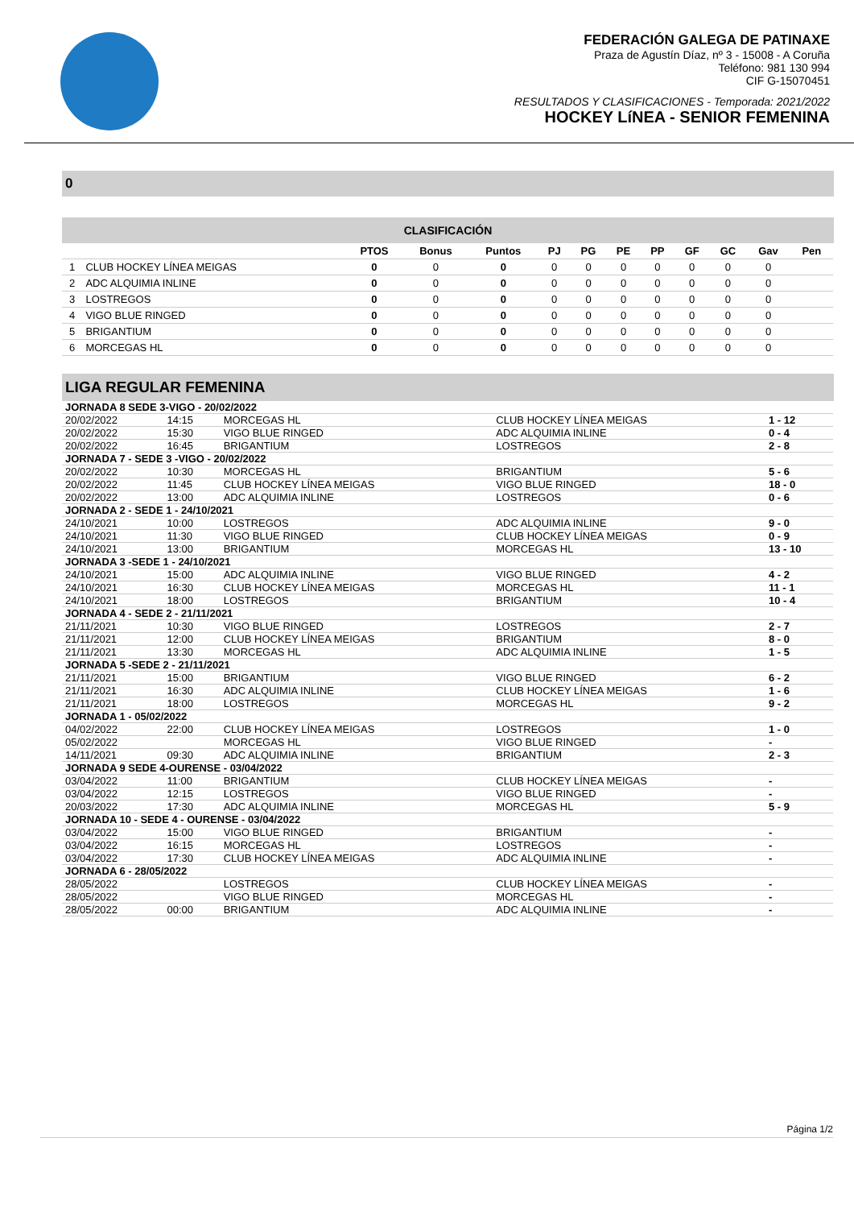FEDERACIÓN GALEGA DE PATINAXE
Praza de Agustín Díaz, nº 3 - 15008 - A Coruña
Teléfono: 981 130 994
CIF G-15070451
RESULTADOS Y CLASIFICACIONES - Temporada: 2021/2022
HOCKEY LíNEA - SENIOR FEMENINA
0
CLASIFICACIÓN
| | | PTOS | Bonus | Puntos | PJ | PG | PE | PP | GF | GC | Gav | Pen |
| --- | --- | --- | --- | --- | --- | --- | --- | --- | --- | --- | --- | --- |
| 1 | CLUB HOCKEY LÍNEA MEIGAS | 0 | 0 | 0 | 0 | 0 | 0 | 0 | 0 | 0 | 0 | |
| 2 | ADC ALQUIMIA INLINE | 0 | 0 | 0 | 0 | 0 | 0 | 0 | 0 | 0 | 0 | |
| 3 | LOSTREGOS | 0 | 0 | 0 | 0 | 0 | 0 | 0 | 0 | 0 | 0 | |
| 4 | VIGO BLUE RINGED | 0 | 0 | 0 | 0 | 0 | 0 | 0 | 0 | 0 | 0 | |
| 5 | BRIGANTIUM | 0 | 0 | 0 | 0 | 0 | 0 | 0 | 0 | 0 | 0 | |
| 6 | MORCEGAS HL | 0 | 0 | 0 | 0 | 0 | 0 | 0 | 0 | 0 | 0 | |
LIGA REGULAR FEMENINA
| JORNADA 8 SEDE 3-VIGO - 20/02/2022 | | | | |
| 20/02/2022 | 14:15 | MORCEGAS HL | CLUB HOCKEY LÍNEA MEIGAS | 1 - 12 |
| 20/02/2022 | 15:30 | VIGO BLUE RINGED | ADC ALQUIMIA INLINE | 0 - 4 |
| 20/02/2022 | 16:45 | BRIGANTIUM | LOSTREGOS | 2 - 8 |
| JORNADA 7 - SEDE 3 -VIGO - 20/02/2022 | | | | |
| 20/02/2022 | 10:30 | MORCEGAS HL | BRIGANTIUM | 5 - 6 |
| 20/02/2022 | 11:45 | CLUB HOCKEY LÍNEA MEIGAS | VIGO BLUE RINGED | 18 - 0 |
| 20/02/2022 | 13:00 | ADC ALQUIMIA INLINE | LOSTREGOS | 0 - 6 |
| JORNADA 2 - SEDE 1 - 24/10/2021 | | | | |
| 24/10/2021 | 10:00 | LOSTREGOS | ADC ALQUIMIA INLINE | 9 - 0 |
| 24/10/2021 | 11:30 | VIGO BLUE RINGED | CLUB HOCKEY LÍNEA MEIGAS | 0 - 9 |
| 24/10/2021 | 13:00 | BRIGANTIUM | MORCEGAS HL | 13 - 10 |
| JORNADA 3 -SEDE 1 - 24/10/2021 | | | | |
| 24/10/2021 | 15:00 | ADC ALQUIMIA INLINE | VIGO BLUE RINGED | 4 - 2 |
| 24/10/2021 | 16:30 | CLUB HOCKEY LÍNEA MEIGAS | MORCEGAS HL | 11 - 1 |
| 24/10/2021 | 18:00 | LOSTREGOS | BRIGANTIUM | 10 - 4 |
| JORNADA 4 - SEDE 2 - 21/11/2021 | | | | |
| 21/11/2021 | 10:30 | VIGO BLUE RINGED | LOSTREGOS | 2 - 7 |
| 21/11/2021 | 12:00 | CLUB HOCKEY LÍNEA MEIGAS | BRIGANTIUM | 8 - 0 |
| 21/11/2021 | 13:30 | MORCEGAS HL | ADC ALQUIMIA INLINE | 1 - 5 |
| JORNADA 5 -SEDE 2 - 21/11/2021 | | | | |
| 21/11/2021 | 15:00 | BRIGANTIUM | VIGO BLUE RINGED | 6 - 2 |
| 21/11/2021 | 16:30 | ADC ALQUIMIA INLINE | CLUB HOCKEY LÍNEA MEIGAS | 1 - 6 |
| 21/11/2021 | 18:00 | LOSTREGOS | MORCEGAS HL | 9 - 2 |
| JORNADA 1 - 05/02/2022 | | | | |
| 04/02/2022 | 22:00 | CLUB HOCKEY LÍNEA MEIGAS | LOSTREGOS | 1 - 0 |
| 05/02/2022 | | MORCEGAS HL | VIGO BLUE RINGED | - |
| 14/11/2021 | 09:30 | ADC ALQUIMIA INLINE | BRIGANTIUM | 2 - 3 |
| JORNADA 9 SEDE 4-OURENSE - 03/04/2022 | | | | |
| 03/04/2022 | 11:00 | BRIGANTIUM | CLUB HOCKEY LÍNEA MEIGAS | - |
| 03/04/2022 | 12:15 | LOSTREGOS | VIGO BLUE RINGED | - |
| 20/03/2022 | 17:30 | ADC ALQUIMIA INLINE | MORCEGAS HL | 5 - 9 |
| JORNADA 10 - SEDE 4 - OURENSE - 03/04/2022 | | | | |
| 03/04/2022 | 15:00 | VIGO BLUE RINGED | BRIGANTIUM | - |
| 03/04/2022 | 16:15 | MORCEGAS HL | LOSTREGOS | - |
| 03/04/2022 | 17:30 | CLUB HOCKEY LÍNEA MEIGAS | ADC ALQUIMIA INLINE | - |
| JORNADA 6 - 28/05/2022 | | | | |
| 28/05/2022 | | LOSTREGOS | CLUB HOCKEY LÍNEA MEIGAS | - |
| 28/05/2022 | | VIGO BLUE RINGED | MORCEGAS HL | - |
| 28/05/2022 | 00:00 | BRIGANTIUM | ADC ALQUIMIA INLINE | - |
Página 1/2